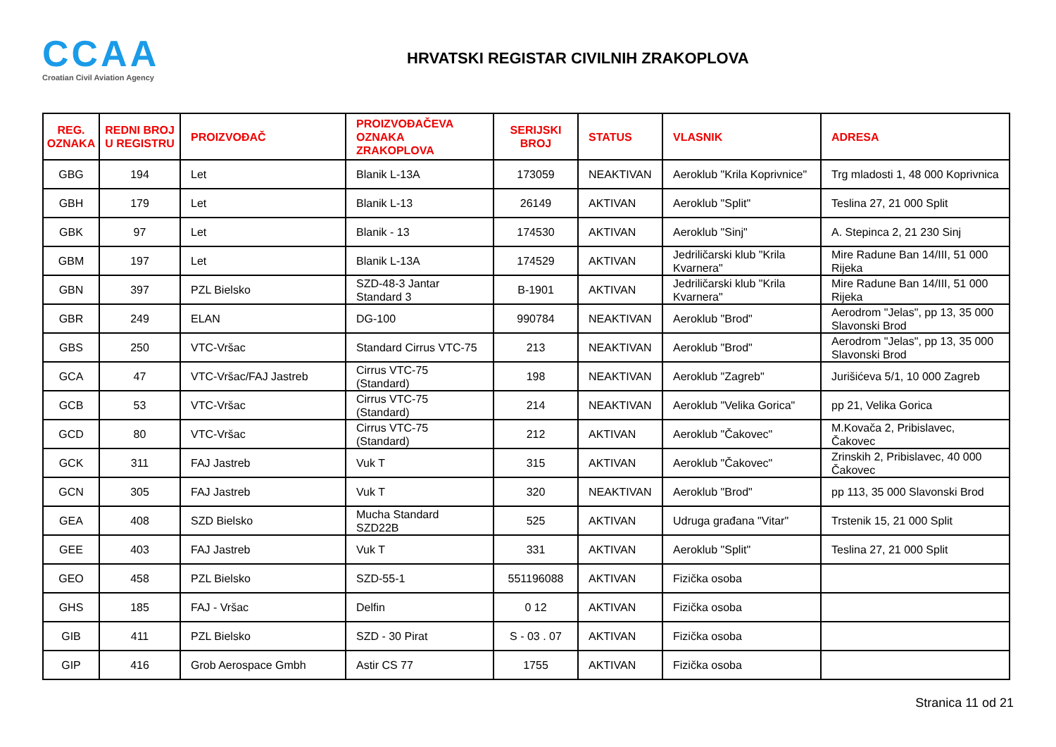CCAA
Croatian Civil Aviation Agency
HRVATSKI REGISTAR CIVILNIH ZRAKOPLOVA
| REG. OZNAKA | REDNI BROJ U REGISTRU | PROIZVOĐAČ | PROIZVOĐAČEVA OZNAKA ZRAKOPLOVA | SERIJSKI BROJ | STATUS | VLASNIK | ADRESA |
| --- | --- | --- | --- | --- | --- | --- | --- |
| GBG | 194 | Let | Blanik L-13A | 173059 | NEAKTIVAN | Aeroklub "Krila Koprivnice" | Trg mladosti 1, 48 000 Koprivnica |
| GBH | 179 | Let | Blanik L-13 | 26149 | AKTIVAN | Aeroklub "Split" | Teslina 27, 21 000 Split |
| GBK | 97 | Let | Blanik - 13 | 174530 | AKTIVAN | Aeroklub "Sinj" | A. Stepinca 2, 21 230 Sinj |
| GBM | 197 | Let | Blanik L-13A | 174529 | AKTIVAN | Jedriličarski klub "Krila Kvarnera" | Mire Radune Ban 14/III, 51 000 Rijeka |
| GBN | 397 | PZL Bielsko | SZD-48-3 Jantar Standard 3 | B-1901 | AKTIVAN | Jedriličarski klub "Krila Kvarnera" | Mire Radune Ban 14/III, 51 000 Rijeka |
| GBR | 249 | ELAN | DG-100 | 990784 | NEAKTIVAN | Aeroklub "Brod" | Aerodrom "Jelas", pp 13, 35 000 Slavonski Brod |
| GBS | 250 | VTC-Vršac | Standard Cirrus VTC-75 | 213 | NEAKTIVAN | Aeroklub "Brod" | Aerodrom "Jelas", pp 13, 35 000 Slavonski Brod |
| GCA | 47 | VTC-Vršac/FAJ Jastreb | Cirrus VTC-75 (Standard) | 198 | NEAKTIVAN | Aeroklub "Zagreb" | Jurišićeva 5/1, 10 000 Zagreb |
| GCB | 53 | VTC-Vršac | Cirrus VTC-75 (Standard) | 214 | NEAKTIVAN | Aeroklub "Velika Gorica" | pp 21, Velika Gorica |
| GCD | 80 | VTC-Vršac | Cirrus VTC-75 (Standard) | 212 | AKTIVAN | Aeroklub "Čakovec" | M.Kovača 2, Pribislavec, Čakovec |
| GCK | 311 | FAJ Jastreb | Vuk T | 315 | AKTIVAN | Aeroklub "Čakovec" | Zrinskih 2, Pribislavec, 40 000 Čakovec |
| GCN | 305 | FAJ Jastreb | Vuk T | 320 | NEAKTIVAN | Aeroklub "Brod" | pp 113, 35 000 Slavonski Brod |
| GEA | 408 | SZD Bielsko | Mucha Standard SZD22B | 525 | AKTIVAN | Udruga građana "Vitar" | Trstenik 15, 21 000 Split |
| GEE | 403 | FAJ Jastreb | Vuk T | 331 | AKTIVAN | Aeroklub "Split" | Teslina 27, 21 000 Split |
| GEO | 458 | PZL Bielsko | SZD-55-1 | 551196088 | AKTIVAN | Fizička osoba | |
| GHS | 185 | FAJ - Vršac | Delfin | 0 12 | AKTIVAN | Fizička osoba | |
| GIB | 411 | PZL Bielsko | SZD - 30 Pirat | S - 03 . 07 | AKTIVAN | Fizička osoba | |
| GIP | 416 | Grob Aerospace Gmbh | Astir CS 77 | 1755 | AKTIVAN | Fizička osoba | |
Stranica 11 od 21